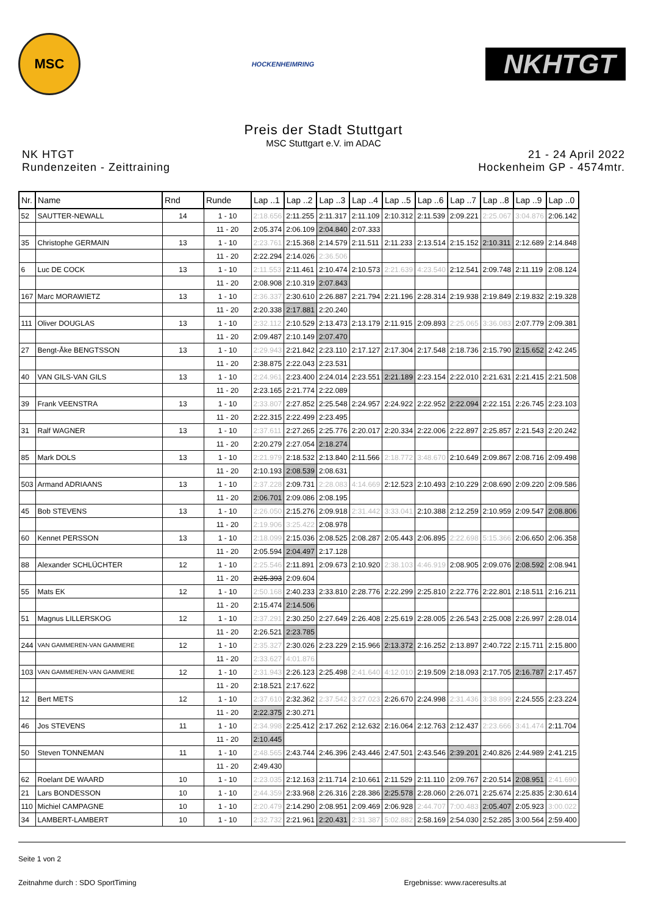MSC
HOCKENHEIMRING
NKHTGT
Preis der Stadt Stuttgart
MSC Stuttgart e.V. im ADAC
NK HTGT
Rundenzeiten - Zeittraining
21 - 24 April 2022
Hockenheim GP - 4574mtr.
| Nr. | Name | Rnd | Runde | Lap ..1 | Lap ..2 | Lap ..3 | Lap ..4 | Lap ..5 | Lap ..6 | Lap ..7 | Lap ..8 | Lap ..9 | Lap ..0 |
| --- | --- | --- | --- | --- | --- | --- | --- | --- | --- | --- | --- | --- | --- |
| 52 | SAUTTER-NEWALL | 14 | 1 - 10 | 2:18.656 | 2:11.255 | 2:11.317 | 2:11.109 | 2:10.312 | 2:11.539 | 2:09.221 | 2:25.067 | 3:04.876 | 2:06.142 |
| | | | 11 - 20 | 2:05.374 | 2:06.109 | 2:04.840 | 2:07.333 | | | | | | |
| 35 | Christophe GERMAIN | 13 | 1 - 10 | 2:23.761 | 2:15.368 | 2:14.579 | 2:11.511 | 2:11.233 | 2:13.514 | 2:15.152 | 2:10.311 | 2:12.689 | 2:14.848 |
| | | | 11 - 20 | 2:22.294 | 2:14.026 | 2:36.506 | | | | | | | |
| 6 | Luc DE COCK | 13 | 1 - 10 | 2:11.553 | 2:11.461 | 2:10.474 | 2:10.573 | 2:21.639 | 4:23.540 | 2:12.541 | 2:09.748 | 2:11.119 | 2:08.124 |
| | | | 11 - 20 | 2:08.908 | 2:10.319 | 2:07.843 | | | | | | | |
| 167 | Marc MORAWIETZ | 13 | 1 - 10 | 2:36.337 | 2:30.610 | 2:26.887 | 2:21.794 | 2:21.196 | 2:28.314 | 2:19.938 | 2:19.849 | 2:19.832 | 2:19.328 |
| | | | 11 - 20 | 2:20.338 | 2:17.881 | 2:20.240 | | | | | | | |
| 111 | Oliver DOUGLAS | 13 | 1 - 10 | 2:32.112 | 2:10.529 | 2:13.473 | 2:13.179 | 2:11.915 | 2:09.893 | 2:25.065 | 3:36.083 | 2:07.779 | 2:09.381 |
| | | | 11 - 20 | 2:09.487 | 2:10.149 | 2:07.470 | | | | | | | |
| 27 | Bengt-Åke BENGTSSON | 13 | 1 - 10 | 2:29.943 | 2:21.842 | 2:23.110 | 2:17.127 | 2:17.304 | 2:17.548 | 2:18.736 | 2:15.790 | 2:15.652 | 2:42.245 |
| | | | 11 - 20 | 2:38.875 | 2:22.043 | 2:23.531 | | | | | | | |
| 40 | VAN GILS-VAN GILS | 13 | 1 - 10 | 2:24.961 | 2:23.400 | 2:24.014 | 2:23.551 | 2:21.189 | 2:23.154 | 2:22.010 | 2:21.631 | 2:21.415 | 2:21.508 |
| | | | 11 - 20 | 2:23.165 | 2:21.774 | 2:22.089 | | | | | | | |
| 39 | Frank VEENSTRA | 13 | 1 - 10 | 2:33.807 | 2:27.852 | 2:25.548 | 2:24.957 | 2:24.922 | 2:22.952 | 2:22.094 | 2:22.151 | 2:26.745 | 2:23.103 |
| | | | 11 - 20 | 2:22.315 | 2:22.499 | 2:23.495 | | | | | | | |
| 31 | Ralf WAGNER | 13 | 1 - 10 | 2:37.611 | 2:27.265 | 2:25.776 | 2:20.017 | 2:20.334 | 2:22.006 | 2:22.897 | 2:25.857 | 2:21.543 | 2:20.242 |
| | | | 11 - 20 | 2:20.279 | 2:27.054 | 2:18.274 | | | | | | | |
| 85 | Mark DOLS | 13 | 1 - 10 | 2:21.979 | 2:18.532 | 2:13.840 | 2:11.566 | 2:18.772 | 3:48.670 | 2:10.649 | 2:09.867 | 2:08.716 | 2:09.498 |
| | | | 11 - 20 | 2:10.193 | 2:08.539 | 2:08.631 | | | | | | | |
| 503 | Armand ADRIAANS | 13 | 1 - 10 | 2:37.228 | 2:09.731 | 2:28.083 | 4:14.669 | 2:12.523 | 2:10.493 | 2:10.229 | 2:08.690 | 2:09.220 | 2:09.586 |
| | | | 11 - 20 | 2:06.701 | 2:09.086 | 2:08.195 | | | | | | | |
| 45 | Bob STEVENS | 13 | 1 - 10 | 2:26.050 | 2:15.276 | 2:09.918 | 2:31.442 | 3:33.041 | 2:10.388 | 2:12.259 | 2:10.959 | 2:09.547 | 2:08.806 |
| | | | 11 - 20 | 2:19.906 | 3:25.422 | 2:08.978 | | | | | | | |
| 60 | Kennet PERSSON | 13 | 1 - 10 | 2:18.099 | 2:15.036 | 2:08.525 | 2:08.287 | 2:05.443 | 2:06.895 | 2:22.698 | 5:15.366 | 2:06.650 | 2:06.358 |
| | | | 11 - 20 | 2:05.594 | 2:04.497 | 2:17.128 | | | | | | | |
| 88 | Alexander SCHLÜCHTER | 12 | 1 - 10 | 2:25.546 | 2:11.891 | 2:09.673 | 2:10.920 | 2:38.103 | 4:46.919 | 2:08.905 | 2:09.076 | 2:08.592 | 2:08.941 |
| | | | 11 - 20 | 2:25.393 | 2:09.604 | | | | | | | | |
| 55 | Mats EK | 12 | 1 - 10 | 2:50.168 | 2:40.233 | 2:33.810 | 2:28.776 | 2:22.299 | 2:25.810 | 2:22.776 | 2:22.801 | 2:18.511 | 2:16.211 |
| | | | 11 - 20 | 2:15.474 | 2:14.506 | | | | | | | | |
| 51 | Magnus LILLERSKOG | 12 | 1 - 10 | 2:37.291 | 2:30.250 | 2:27.649 | 2:26.408 | 2:25.619 | 2:28.005 | 2:26.543 | 2:25.008 | 2:26.997 | 2:28.014 |
| | | | 11 - 20 | 2:26.521 | 2:23.785 | | | | | | | | |
| 244 | VAN GAMMEREN-VAN GAMMERE | 12 | 1 - 10 | 2:35.327 | 2:30.026 | 2:23.229 | 2:15.966 | 2:13.372 | 2:16.252 | 2:13.897 | 2:40.722 | 2:15.711 | 2:15.800 |
| | | | 11 - 20 | 2:33.627 | 4:01.876 | | | | | | | | |
| 103 | VAN GAMMEREN-VAN GAMMERE | 12 | 1 - 10 | 2:31.943 | 2:26.123 | 2:25.498 | 2:41.640 | 4:12.010 | 2:19.509 | 2:18.093 | 2:17.705 | 2:16.787 | 2:17.457 |
| | | | 11 - 20 | 2:18.521 | 2:17.622 | | | | | | | | |
| 12 | Bert METS | 12 | 1 - 10 | 2:37.610 | 2:32.362 | 2:37.542 | 3:27.023 | 2:26.670 | 2:24.998 | 2:31.436 | 3:38.899 | 2:24.555 | 2:23.224 |
| | | | 11 - 20 | 2:22.375 | 2:30.271 | | | | | | | | |
| 46 | Jos STEVENS | 11 | 1 - 10 | 2:34.998 | 2:25.412 | 2:17.262 | 2:12.632 | 2:16.064 | 2:12.763 | 2:12.437 | 2:23.666 | 3:41.474 | 2:11.704 |
| | | | 11 - 20 | 2:10.445 | | | | | | | | | |
| 50 | Steven TONNEMAN | 11 | 1 - 10 | 2:48.565 | 2:43.744 | 2:46.396 | 2:43.446 | 2:47.501 | 2:43.546 | 2:39.201 | 2:40.826 | 2:44.989 | 2:41.215 |
| | | | 11 - 20 | 2:49.430 | | | | | | | | | |
| 62 | Roelant DE WAARD | 10 | 1 - 10 | 2:23.035 | 2:12.163 | 2:11.714 | 2:10.661 | 2:11.529 | 2:11.110 | 2:09.767 | 2:20.514 | 2:08.951 | 2:41.690 |
| 21 | Lars BONDESSON | 10 | 1 - 10 | 2:44.359 | 2:33.968 | 2:26.316 | 2:28.386 | 2:25.578 | 2:28.060 | 2:26.071 | 2:25.674 | 2:25.835 | 2:30.614 |
| 110 | Michiel CAMPAGNE | 10 | 1 - 10 | 2:20.479 | 2:14.290 | 2:08.951 | 2:09.469 | 2:06.928 | 2:44.707 | 7:00.483 | 2:05.407 | 2:05.923 | 3:00.022 |
| 34 | LAMBERT-LAMBERT | 10 | 1 - 10 | 2:32.732 | 2:21.961 | 2:20.431 | 2:31.387 | 5:02.882 | 2:58.169 | 2:54.030 | 2:52.285 | 3:00.564 | 2:59.400 |
Seite 1 von 2
Zeitnahme durch : SDO SportTiming Ergebnisse: www.raceresults.at